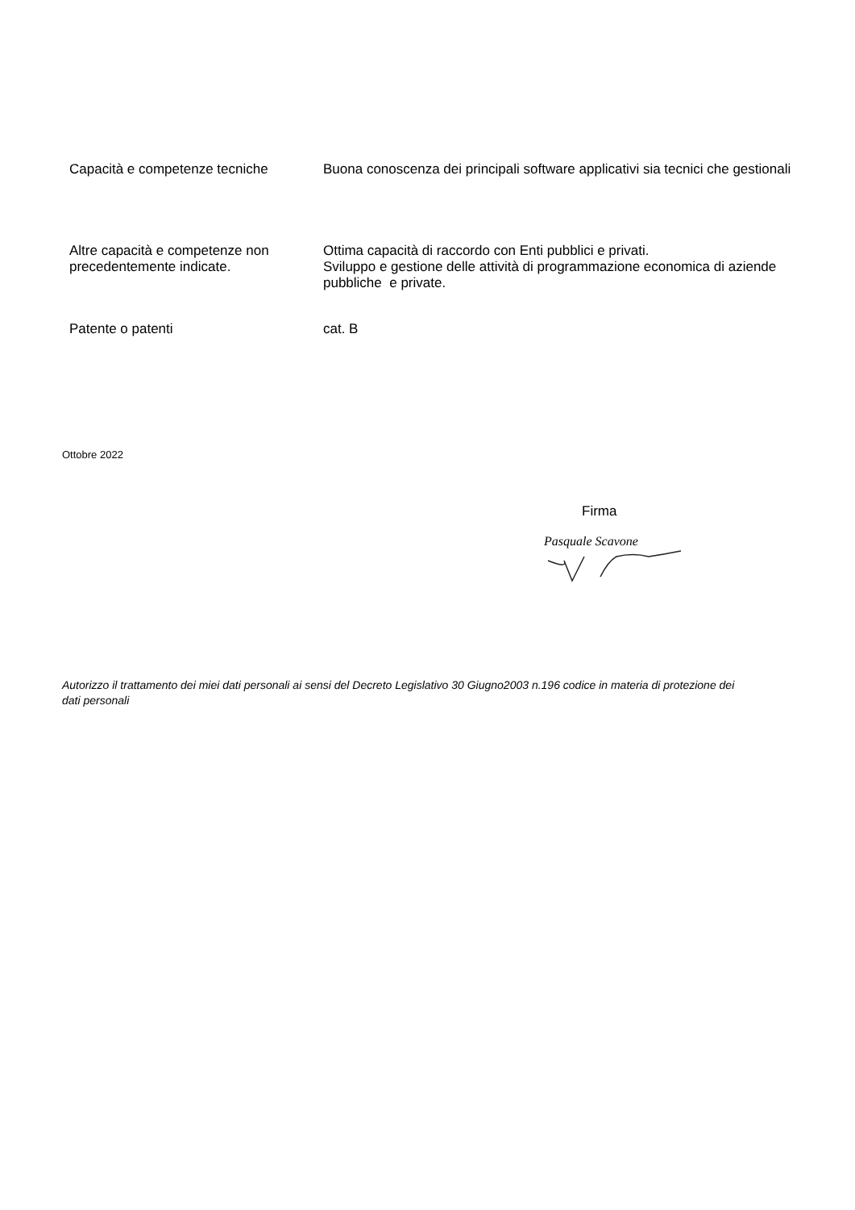Capacità e competenze tecniche Buona conoscenza dei principali software applicativi sia tecnici che gestionali
Altre capacità e competenze non precedentemente indicate.
Ottima capacità di raccordo con Enti pubblici e privati.
Sviluppo e gestione delle attività di programmazione economica di aziende pubbliche e private.
Patente o patenti cat. B
Ottobre 2022
Firma
Pasquale Scavone
Autorizzo il trattamento dei miei dati personali ai sensi del Decreto Legislativo 30 Giugno2003 n.196 codice in materia di protezione dei dati personali